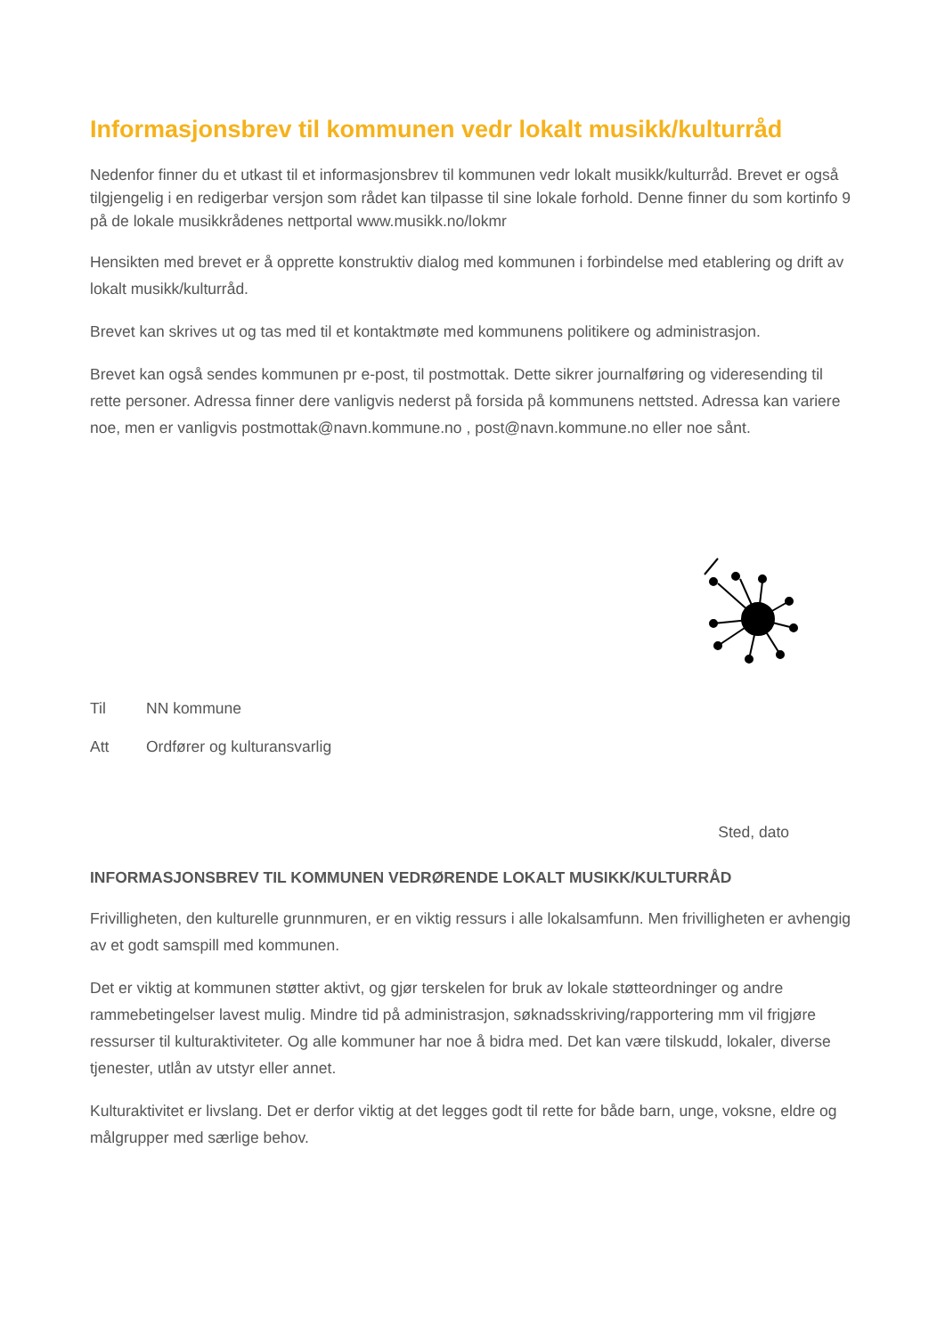Informasjonsbrev til kommunen vedr lokalt musikk/kulturråd
Nedenfor finner du et utkast til et informasjonsbrev til kommunen vedr lokalt musikk/kulturråd. Brevet er også tilgjengelig i en redigerbar versjon som rådet kan tilpasse til sine lokale forhold. Denne finner du som kortinfo 9 på de lokale musikkrådenes nettportal www.musikk.no/lokmr
Hensikten med brevet er å opprette konstruktiv dialog med kommunen i forbindelse med etablering og drift av lokalt musikk/kulturråd.
Brevet kan skrives ut og tas med til et kontaktmøte med kommunens politikere og administrasjon.
Brevet kan også sendes kommunen pr e-post, til postmottak. Dette sikrer journalføring og videresending til rette personer. Adressa finner dere vanligvis nederst på forsida på kommunens nettsted. Adressa kan variere noe, men er vanligvis postmottak@navn.kommune.no , post@navn.kommune.no eller noe sånt.
Til NN kommune
Att Ordfører og kulturansvarlig
Sted, dato
INFORMASJONSBREV TIL KOMMUNEN VEDRØRENDE LOKALT MUSIKK/KULTURRÅD
Frivilligheten, den kulturelle grunnmuren, er en viktig ressurs i alle lokalsamfunn. Men frivilligheten er avhengig av et godt samspill med kommunen.
Det er viktig at kommunen støtter aktivt, og gjør terskelen for bruk av lokale støtteordninger og andre rammebetingelser lavest mulig. Mindre tid på administrasjon, søknadsskriving/rapportering mm vil frigjøre ressurser til kulturaktiviteter. Og alle kommuner har noe å bidra med. Det kan være tilskudd, lokaler, diverse tjenester, utlån av utstyr eller annet.
Kulturaktivitet er livslang. Det er derfor viktig at det legges godt til rette for både barn, unge, voksne, eldre og målgrupper med særlige behov.